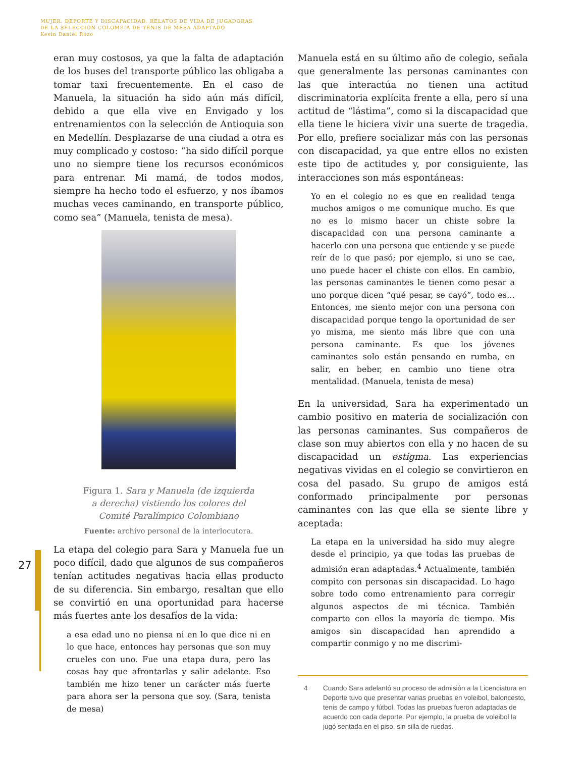MUJER, DEPORTE Y DISCAPACIDAD. RELATOS DE VIDA DE JUGADORAS
DE LA SELECCIÓN COLOMBIA DE TENIS DE MESA ADAPTADO
Kevin Daniel Rozo
27
eran muy costosos, ya que la falta de adaptación de los buses del transporte público las obligaba a tomar taxi frecuentemente. En el caso de Manuela, la situación ha sido aún más difícil, debido a que ella vive en Envigado y los entrenamientos con la selección de Antioquia son en Medellín. Desplazarse de una ciudad a otra es muy complicado y costoso: “ha sido difícil porque uno no siempre tiene los recursos económicos para entrenar. Mi mamá, de todos modos, siempre ha hecho todo el esfuerzo, y nos íbamos muchas veces caminando, en transporte público, como sea” (Manuela, tenista de mesa).
Figura 1. Sara y Manuela (de izquierda
a derecha) vistiendo los colores del
Comité Paralímpico Colombiano
Fuente: archivo personal de la interlocutora.
La etapa del colegio para Sara y Manuela fue un poco difícil, dado que algunos de sus compañeros tenían actitudes negativas hacia ellas producto de su diferencia. Sin embargo, resaltan que ello se convirtió en una oportunidad para hacerse más fuertes ante los desafíos de la vida:
a esa edad uno no piensa ni en lo que dice ni en lo que hace, entonces hay personas que son muy crueles con uno. Fue una etapa dura, pero las cosas hay que afrontarlas y salir adelante. Eso también me hizo tener un carácter más fuerte para ahora ser la persona que soy. (Sara, tenista de mesa)
Manuela está en su último año de colegio, señala que generalmente las personas caminantes con las que interactúa no tienen una actitud discriminatoria explícita frente a ella, pero sí una actitud de “lástima”, como si la discapacidad que ella tiene le hiciera vivir una suerte de tragedia. Por ello, prefiere socializar más con las personas con discapacidad, ya que entre ellos no existen este tipo de actitudes y, por consiguiente, las interacciones son más espontáneas:
Yo en el colegio no es que en realidad tenga muchos amigos o me comunique mucho. Es que no es lo mismo hacer un chiste sobre la discapacidad con una persona caminante a hacerlo con una persona que entiende y se puede reír de lo que pasó; por ejemplo, si uno se cae, uno puede hacer el chiste con ellos. En cambio, las personas caminantes le tienen como pesar a uno porque dicen “qué pesar, se cayó”, todo es… Entonces, me siento mejor con una persona con discapacidad porque tengo la oportunidad de ser yo misma, me siento más libre que con una persona caminante. Es que los jóvenes caminantes solo están pensando en rumba, en salir, en beber, en cambio uno tiene otra mentalidad. (Manuela, tenista de mesa)
En la universidad, Sara ha experimentado un cambio positivo en materia de socialización con las personas caminantes. Sus compañeros de clase son muy abiertos con ella y no hacen de su discapacidad un estigma. Las experiencias negativas vividas en el colegio se convirtieron en cosa del pasado. Su grupo de amigos está conformado principalmente por personas caminantes con las que ella se siente libre y aceptada:
La etapa en la universidad ha sido muy alegre desde el principio, ya que todas las pruebas de admisión eran adaptadas.<sup>4</sup> Actualmente, también compito con personas sin discapacidad. Lo hago sobre todo como entrenamiento para corregir algunos aspectos de mi técnica. También comparto con ellos la mayoría de tiempo. Mis amigos sin discapacidad han aprendido a compartir conmigo y no me discrimi-
4 Cuando Sara adelantó su proceso de admisión a la Licenciatura en Deporte tuvo que presentar varias pruebas en voleibol, baloncesto, tenis de campo y fútbol. Todas las pruebas fueron adaptadas de acuerdo con cada deporte. Por ejemplo, la prueba de voleibol la jugó sentada en el piso, sin silla de ruedas.